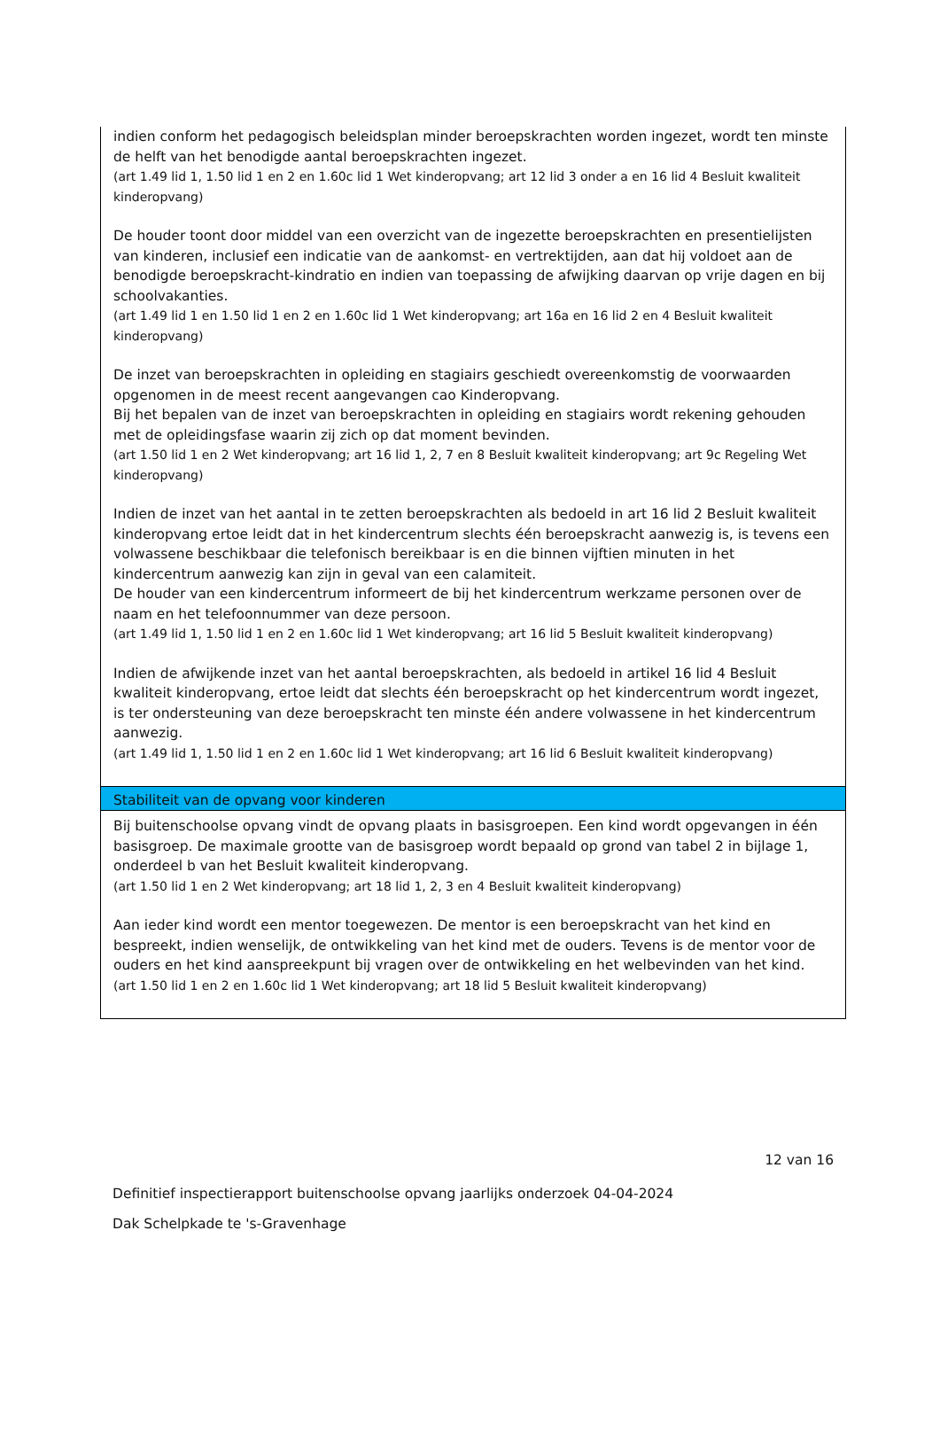indien conform het pedagogisch beleidsplan minder beroepskrachten worden ingezet, wordt ten minste de helft van het benodigde aantal beroepskrachten ingezet.
(art 1.49 lid 1, 1.50 lid 1 en 2 en 1.60c lid 1 Wet kinderopvang; art 12 lid 3 onder a en 16 lid 4 Besluit kwaliteit kinderopvang)
De houder toont door middel van een overzicht van de ingezette beroepskrachten en presentielijsten van kinderen, inclusief een indicatie van de aankomst- en vertrektijden, aan dat hij voldoet aan de benodigde beroepskracht-kindratio en indien van toepassing de afwijking daarvan op vrije dagen en bij schoolvakanties.
(art 1.49 lid 1 en 1.50 lid 1 en 2 en 1.60c lid 1 Wet kinderopvang; art 16a en 16 lid 2 en 4 Besluit kwaliteit kinderopvang)
De inzet van beroepskrachten in opleiding en stagiairs geschiedt overeenkomstig de voorwaarden opgenomen in de meest recent aangevangen cao Kinderopvang.
Bij het bepalen van de inzet van beroepskrachten in opleiding en stagiairs wordt rekening gehouden met de opleidingsfase waarin zij zich op dat moment bevinden.
(art 1.50 lid 1 en 2 Wet kinderopvang; art 16 lid 1, 2, 7 en 8 Besluit kwaliteit kinderopvang; art 9c Regeling Wet kinderopvang)
Indien de inzet van het aantal in te zetten beroepskrachten als bedoeld in art 16 lid 2 Besluit kwaliteit kinderopvang ertoe leidt dat in het kindercentrum slechts één beroepskracht aanwezig is, is tevens een volwassene beschikbaar die telefonisch bereikbaar is en die binnen vijftien minuten in het kindercentrum aanwezig kan zijn in geval van een calamiteit.
De houder van een kindercentrum informeert de bij het kindercentrum werkzame personen over de naam en het telefoonnummer van deze persoon.
(art 1.49 lid 1, 1.50 lid 1 en 2 en 1.60c lid 1 Wet kinderopvang; art 16 lid 5 Besluit kwaliteit kinderopvang)
Indien de afwijkende inzet van het aantal beroepskrachten, als bedoeld in artikel 16 lid 4 Besluit kwaliteit kinderopvang, ertoe leidt dat slechts één beroepskracht op het kindercentrum wordt ingezet, is ter ondersteuning van deze beroepskracht ten minste één andere volwassene in het kindercentrum aanwezig.
(art 1.49 lid 1, 1.50 lid 1 en 2 en 1.60c lid 1 Wet kinderopvang; art 16 lid 6 Besluit kwaliteit kinderopvang)
Stabiliteit van de opvang voor kinderen
Bij buitenschoolse opvang vindt de opvang plaats in basisgroepen. Een kind wordt opgevangen in één basisgroep. De maximale grootte van de basisgroep wordt bepaald op grond van tabel 2 in bijlage 1, onderdeel b van het Besluit kwaliteit kinderopvang.
(art 1.50 lid 1 en 2 Wet kinderopvang; art 18 lid 1, 2, 3 en 4 Besluit kwaliteit kinderopvang)
Aan ieder kind wordt een mentor toegewezen. De mentor is een beroepskracht van het kind en bespreekt, indien wenselijk, de ontwikkeling van het kind met de ouders. Tevens is de mentor voor de ouders en het kind aanspreekpunt bij vragen over de ontwikkeling en het welbevinden van het kind.
(art 1.50 lid 1 en 2 en 1.60c lid 1 Wet kinderopvang; art 18 lid 5 Besluit kwaliteit kinderopvang)
12 van 16
Definitief inspectierapport buitenschoolse opvang jaarlijks onderzoek 04-04-2024
Dak Schelpkade te 's-Gravenhage